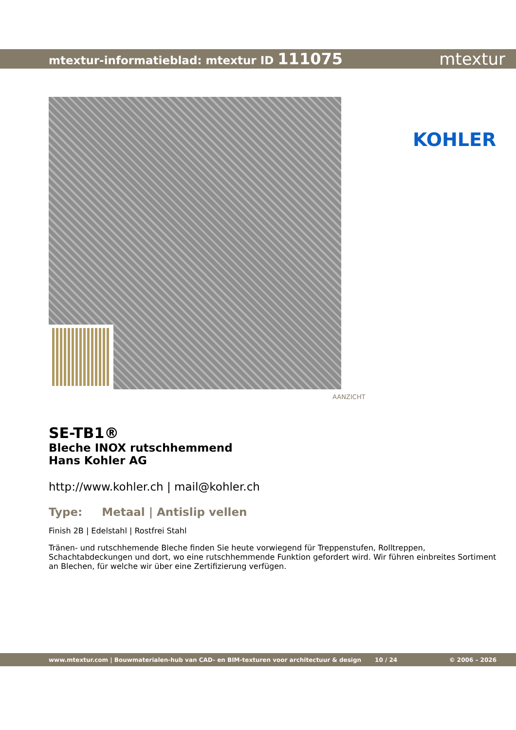mtextur-informatieblad: mtextur ID 111075 mtextur
KOHLER
AANZICHT
SE-TB1®
Bleche INOX rutschhemmend
Hans Kohler AG
http://www.kohler.ch | mail@kohler.ch
Type: Metaal | Antislip vellen
Finish 2B | Edelstahl | Rostfrei Stahl
Tränen- und rutschhemende Bleche finden Sie heute vorwiegend für Treppenstufen, Rolltreppen, Schachtabdeckungen und dort, wo eine rutschhemmende Funktion gefordert wird. Wir führen einbreites Sortiment an Blechen, für welche wir über eine Zertifizierung verfügen.
www.mtextur.com | Bouwmaterialen-hub van CAD- en BIM-texturen voor architectuur & design 10 / 24 © 2006 – 2026